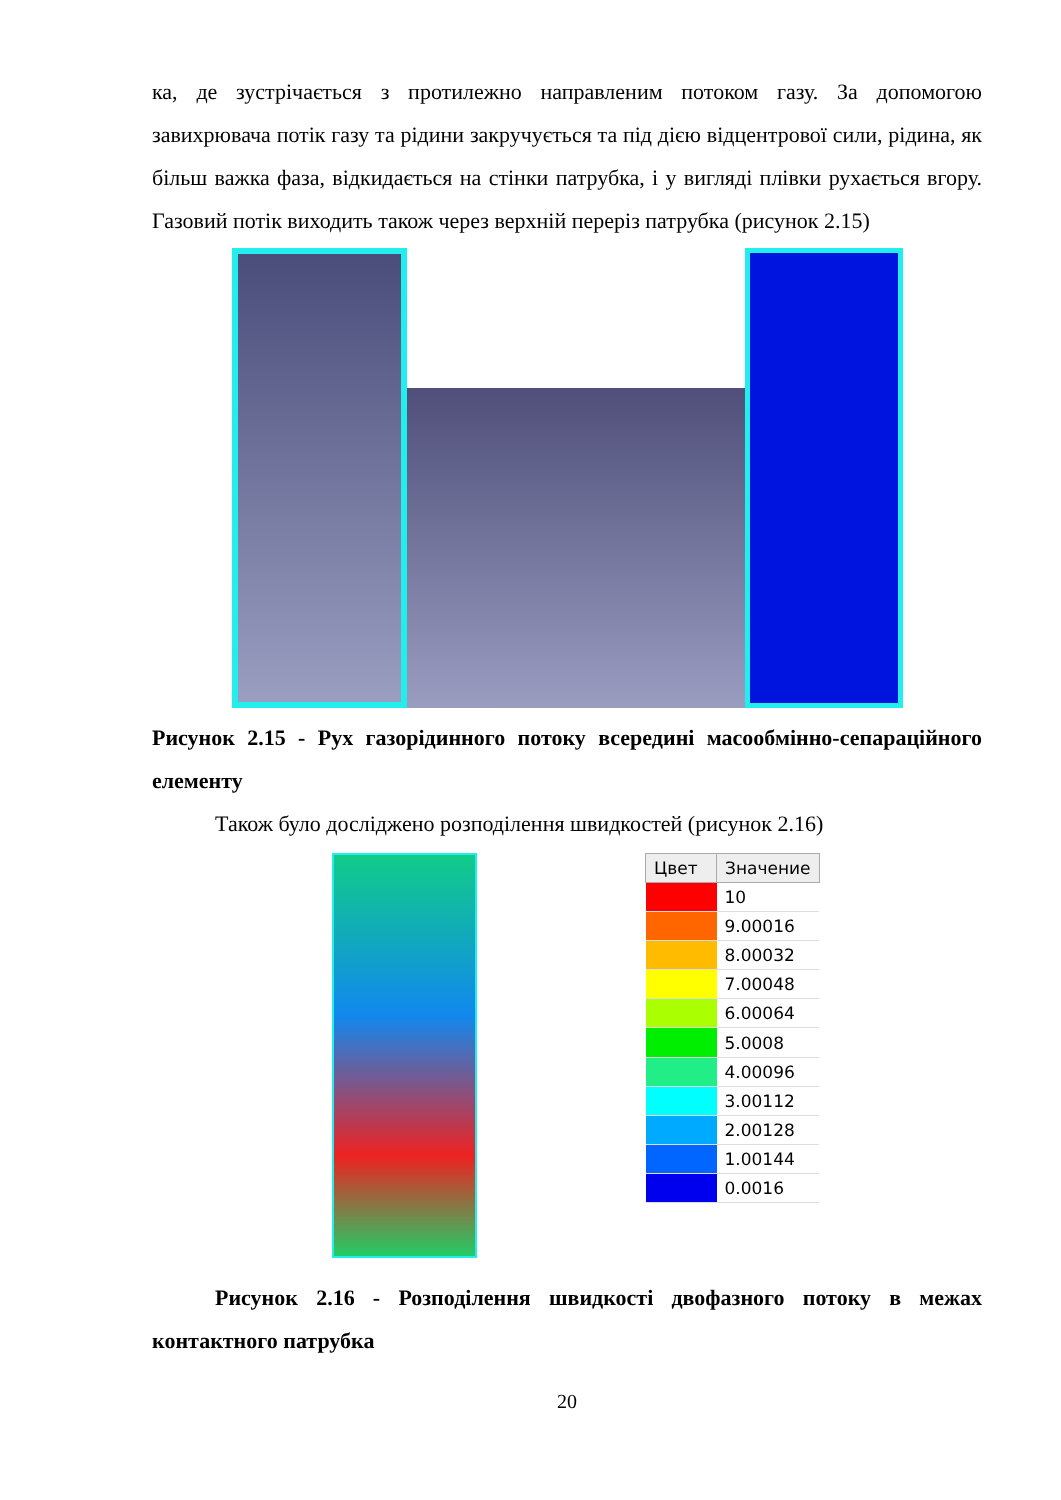ка, де зустрічається з протилежно направленим потоком газу. За допомогою завихрювача потік газу та рідини закручується та під дією відцентрової сили, рідина, як більш важка фаза, відкидається на стінки патрубка, і у вигляді плівки рухається вгору. Газовий потік виходить також через верхній переріз патрубка (рисунок 2.15)
Рисунок 2.15 - Рух газорідинного потоку всередині масообмінно-сепараційного елементу
Також було досліджено розподілення швидкостей (рисунок 2.16)
| Цвет | Значение |
| --- | --- |
| | 10 |
| | 9.00016 |
| | 8.00032 |
| | 7.00048 |
| | 6.00064 |
| | 5.0008 |
| | 4.00096 |
| | 3.00112 |
| | 2.00128 |
| | 1.00144 |
| | 0.0016 |
Рисунок 2.16 - Розподілення швидкості двофазного потоку в межах контактного патрубка
20